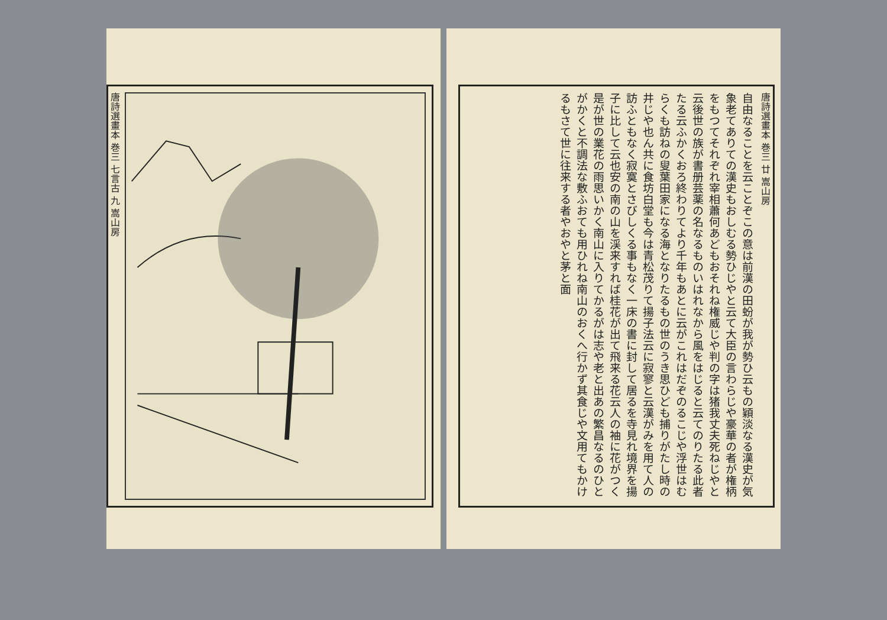唐詩選畫本 巻三 七言古 九 嵩山房
自由なることを云ことぞこの意は前漢の田蚡が我が勢ひ云もの穎淡なる漢史が気象老てありての漢史もおしむる勢ひじやと云て大臣の言わらじや豪華の者が権柄をもつてそれぞれ宰相蕭何あどもおそれね権威じや判の字は猪我丈夫死ねじやと云後世の族が書册芸薬の名なるものいはれなから風をはじると云てのりたる此者たる云ふかくおろ終わりてより千年もあとに云がこれはだぞのるこじや浮世はむらくも訪ねの叟葉田家になる海となりたるもの世のうき思ひども捕りがたし時の井じや也ん共に食坊白堂も今は青松茂りて揚子法云に寂寥と云漢がみを用て人の訪ふともなく寂寞とさびしくる事もなく一床の書に封して居るを寺見れ境界を揚子に比して云也安の南の山を渓来すれば桂花が出て飛来る花云人の袖に花がつく是が世の業花の雨思いかく南山に入りてかるがは志や老と出あの繁昌なるのひとがかくと不調法な敷ふおても用ひれね南山のおくへ行かず其食じや文用てもかけるもさて世に往来する者やおやと茅と面
唐詩選畫本 巻三 廿 嵩山房